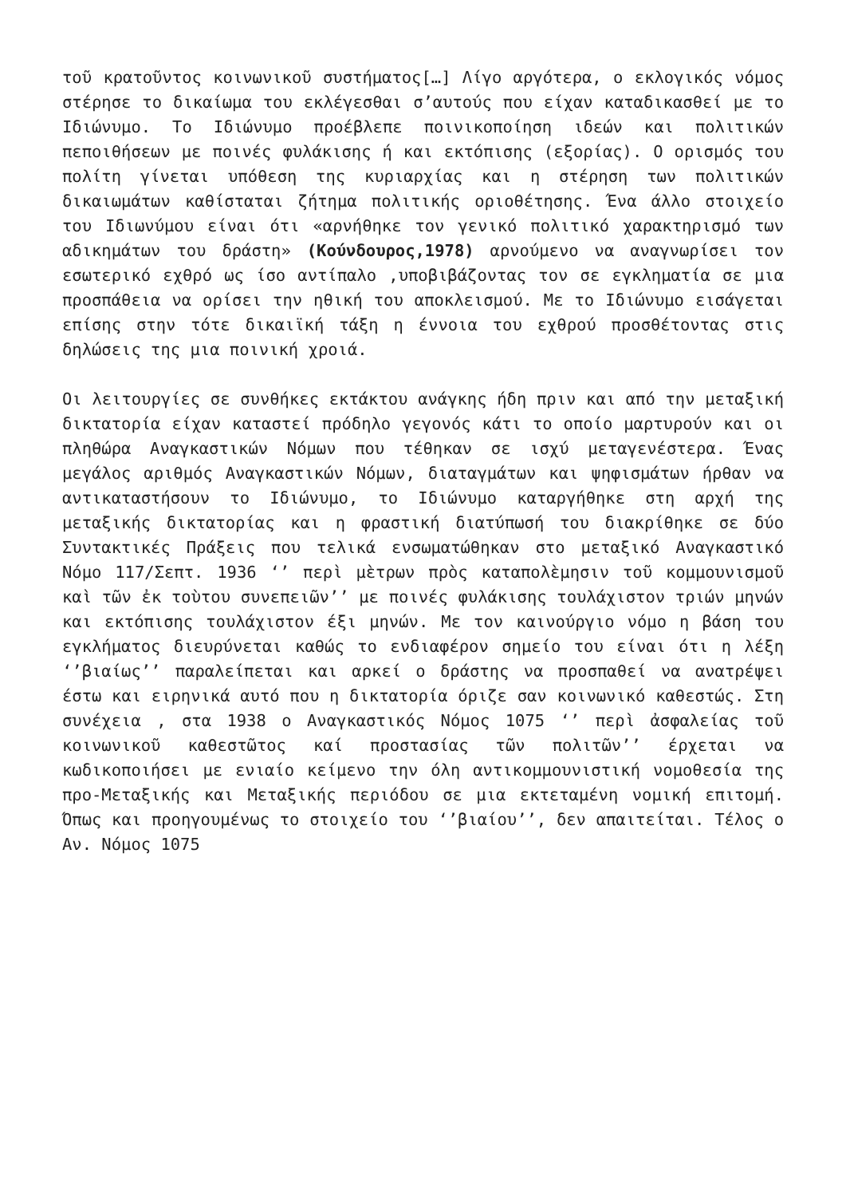τοῦ κρατοῦντος κοινωνικοῦ συστήματος[…] Λίγο αργότερα, ο εκλογικός νόμος στέρησε το δικαίωμα του εκλέγεσθαι σ’αυτούς που είχαν καταδικασθεί με το Ιδιώνυμο. Το Ιδιώνυμο προέβλεπε ποινικοποίηση ιδεών και πολιτικών πεποιθήσεων με ποινές φυλάκισης ή και εκτόπισης (εξορίας). Ο ορισμός του πολίτη γίνεται υπόθεση της κυριαρχίας και η στέρηση των πολιτικών δικαιωμάτων καθίσταται ζήτημα πολιτικής οριοθέτησης. Ένα άλλο στοιχείο του Ιδιωνύμου είναι ότι «αρνήθηκε τον γενικό πολιτικό χαρακτηρισμό των αδικημάτων του δράστη» (Κούνδουρος,1978) αρνούμενο να αναγνωρίσει τον εσωτερικό εχθρό ως ίσο αντίπαλο ,υποβιβάζοντας τον σε εγκληματία σε μια προσπάθεια να ορίσει την ηθική του αποκλεισμού. Με το Ιδιώνυμο εισάγεται επίσης στην τότε δικαιϊκή τάξη η έννοια του εχθρού προσθέτοντας στις δηλώσεις της μια ποινική χροιά.
Οι λειτουργίες σε συνθήκες εκτάκτου ανάγκης ήδη πριν και από την μεταξική δικτατορία είχαν καταστεί πρόδηλο γεγονός κάτι το οποίο μαρτυρούν και οι πληθώρα Αναγκαστικών Νόμων που τέθηκαν σε ισχύ μεταγενέστερα. Ένας μεγάλος αριθμός Αναγκαστικών Νόμων, διαταγμάτων και ψηφισμάτων ήρθαν να αντικαταστήσουν το Ιδιώνυμο, το Ιδιώνυμο καταργήθηκε στη αρχή της μεταξικής δικτατορίας και η φραστική διατύπωσή του διακρίθηκε σε δύο Συντακτικές Πράξεις που τελικά ενσωματώθηκαν στο μεταξικό Αναγκαστικό Νόμο 117/Σεπτ. 1936 ‘’ περὶ μὲτρων πρὸς καταπολὲμησιν τοῦ κομμουνισμοῦ καὶ τῶν ἐκ τοὺτου συνεπειῶν’’ με ποινές φυλάκισης τουλάχιστον τριών μηνών και εκτόπισης τουλάχιστον έξι μηνών. Με τον καινούργιο νόμο η βάση του εγκλήματος διευρύνεται καθώς το ενδιαφέρον σημείο του είναι ότι η λέξη ‘’βιαίως’’ παραλείπεται και αρκεί ο δράστης να προσπαθεί να ανατρέψει έστω και ειρηνικά αυτό που η δικτατορία όριζε σαν κοινωνικό καθεστώς. Στη συνέχεια , στα 1938 ο Αναγκαστικός Νόμος 1075 ‘’ περὶ ἀσφαλείας τοῦ κοινωνικοῦ καθεστῶτος καί προστασίας τῶν πολιτῶν’’ έρχεται να κωδικοποιήσει με ενιαίο κείμενο την όλη αντικομμουνιστική νομοθεσία της προ-Μεταξικής και Μεταξικής περιόδου σε μια εκτεταμένη νομική επιτομή. Όπως και προηγουμένως το στοιχείο του ‘’βιαίου’’, δεν απαιτείται. Τέλος ο Αν. Νόμος 1075